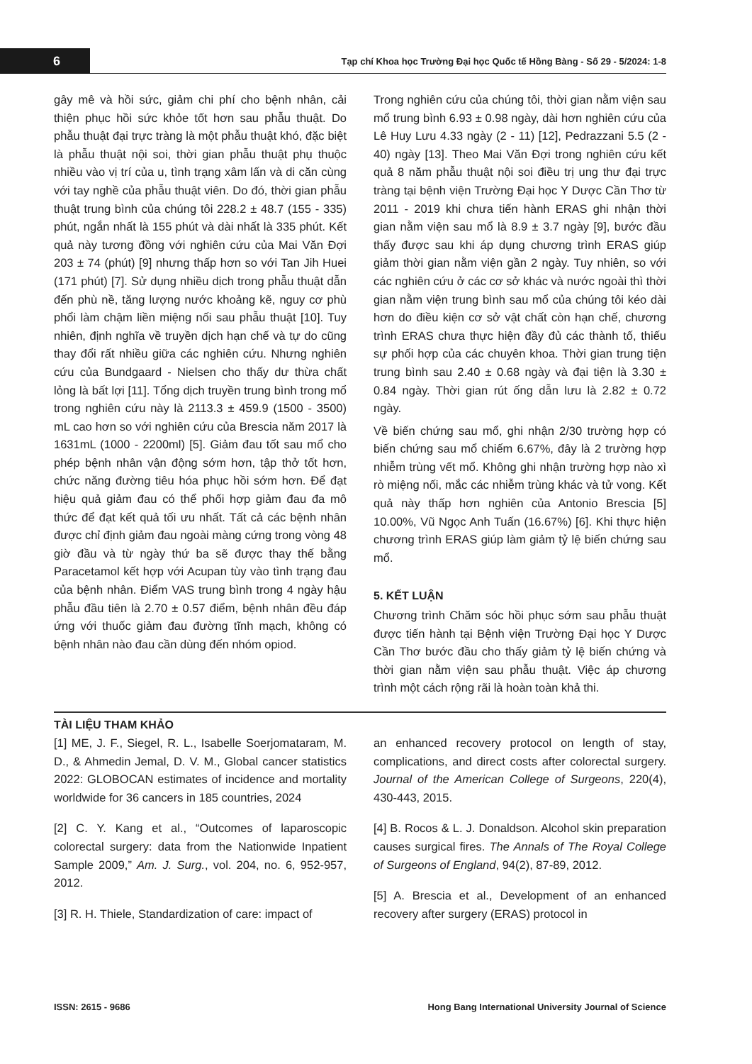6
Tạp chí Khoa học Trường Đại học Quốc tế Hồng Bàng - Số 29 - 5/2024: 1-8
gây mê và hồi sức, giảm chi phí cho bệnh nhân, cải thiện phục hồi sức khỏe tốt hơn sau phẫu thuật. Do phẫu thuật đại trực tràng là một phẫu thuật khó, đặc biệt là phẫu thuật nội soi, thời gian phẫu thuật phụ thuộc nhiều vào vị trí của u, tình trạng xâm lấn và di căn cùng với tay nghề của phẫu thuật viên. Do đó, thời gian phẫu thuật trung bình của chúng tôi 228.2 ± 48.7 (155 - 335) phút, ngắn nhất là 155 phút và dài nhất là 335 phút. Kết quả này tương đồng với nghiên cứu của Mai Văn Đợi 203 ± 74 (phút) [9] nhưng thấp hơn so với Tan Jih Huei (171 phút) [7]. Sử dụng nhiều dịch trong phẫu thuật dẫn đến phù nề, tăng lượng nước khoảng kẽ, nguy cơ phù phổi làm chậm liền miệng nối sau phẫu thuật [10]. Tuy nhiên, định nghĩa về truyền dịch hạn chế và tự do cũng thay đổi rất nhiều giữa các nghiên cứu. Nhưng nghiên cứu của Bundgaard - Nielsen cho thấy dư thừa chất lỏng là bất lợi [11]. Tổng dịch truyền trung bình trong mổ trong nghiên cứu này là 2113.3 ± 459.9 (1500 - 3500) mL cao hơn so với nghiên cứu của Brescia năm 2017 là 1631mL (1000 - 2200ml) [5]. Giảm đau tốt sau mổ cho phép bệnh nhân vận động sớm hơn, tập thở tốt hơn, chức năng đường tiêu hóa phục hồi sớm hơn. Để đạt hiệu quả giảm đau có thể phối hợp giảm đau đa mô thức để đạt kết quả tối ưu nhất. Tất cả các bệnh nhân được chỉ định giảm đau ngoài màng cứng trong vòng 48 giờ đầu và từ ngày thứ ba sẽ được thay thế bằng Paracetamol kết hợp với Acupan tùy vào tình trạng đau của bệnh nhân. Điểm VAS trung bình trong 4 ngày hậu phẫu đầu tiên là 2.70 ± 0.57 điểm, bệnh nhân đều đáp ứng với thuốc giảm đau đường tĩnh mạch, không có bệnh nhân nào đau cần dùng đến nhóm opiod.
Trong nghiên cứu của chúng tôi, thời gian nằm viện sau mổ trung bình 6.93 ± 0.98 ngày, dài hơn nghiên cứu của Lê Huy Lưu 4.33 ngày (2 - 11) [12], Pedrazzani 5.5 (2 - 40) ngày [13]. Theo Mai Văn Đợi trong nghiên cứu kết quả 8 năm phẫu thuật nội soi điều trị ung thư đại trực tràng tại bệnh viện Trường Đại học Y Dược Cần Thơ từ 2011 - 2019 khi chưa tiến hành ERAS ghi nhận thời gian nằm viện sau mổ là 8.9 ± 3.7 ngày [9], bước đầu thấy được sau khi áp dụng chương trình ERAS giúp giảm thời gian nằm viện gần 2 ngày. Tuy nhiên, so với các nghiên cứu ở các cơ sở khác và nước ngoài thì thời gian nằm viện trung bình sau mổ của chúng tôi kéo dài hơn do điều kiện cơ sở vật chất còn hạn chế, chương trình ERAS chưa thực hiện đầy đủ các thành tố, thiếu sự phối hợp của các chuyên khoa. Thời gian trung tiện trung bình sau 2.40 ± 0.68 ngày và đại tiện là 3.30 ± 0.84 ngày. Thời gian rút ống dẫn lưu là 2.82 ± 0.72 ngày.
Về biến chứng sau mổ, ghi nhận 2/30 trường hợp có biến chứng sau mổ chiếm 6.67%, đây là 2 trường hợp nhiễm trùng vết mổ. Không ghi nhận trường hợp nào xì rò miệng nối, mắc các nhiễm trùng khác và tử vong. Kết quả này thấp hơn nghiên của Antonio Brescia [5] 10.00%, Vũ Ngọc Anh Tuấn (16.67%) [6]. Khi thực hiện chương trình ERAS giúp làm giảm tỷ lệ biến chứng sau mổ.
5. KẾT LUẬN
Chương trình Chăm sóc hồi phục sớm sau phẫu thuật được tiến hành tại Bệnh viện Trường Đại học Y Dược Cần Thơ bước đầu cho thấy giảm tỷ lệ biến chứng và thời gian nằm viện sau phẫu thuật. Việc áp chương trình một cách rộng rãi là hoàn toàn khả thi.
TÀI LIỆU THAM KHẢO
[1] ME, J. F., Siegel, R. L., Isabelle Soerjomataram, M. D., & Ahmedin Jemal, D. V. M., Global cancer statistics 2022: GLOBOCAN estimates of incidence and mortality worldwide for 36 cancers in 185 countries, 2024
[2] C. Y. Kang et al., “Outcomes of laparoscopic colorectal surgery: data from the Nationwide Inpatient Sample 2009,” Am. J. Surg., vol. 204, no. 6, 952-957, 2012.
[3] R. H. Thiele, Standardization of care: impact of
an enhanced recovery protocol on length of stay, complications, and direct costs after colorectal surgery. Journal of the American College of Surgeons, 220(4), 430-443, 2015.
[4] B. Rocos & L. J. Donaldson. Alcohol skin preparation causes surgical fires. The Annals of The Royal College of Surgeons of England, 94(2), 87-89, 2012.
[5] A. Brescia et al., Development of an enhanced recovery after surgery (ERAS) protocol in
ISSN: 2615 - 9686 Hong Bang International University Journal of Science